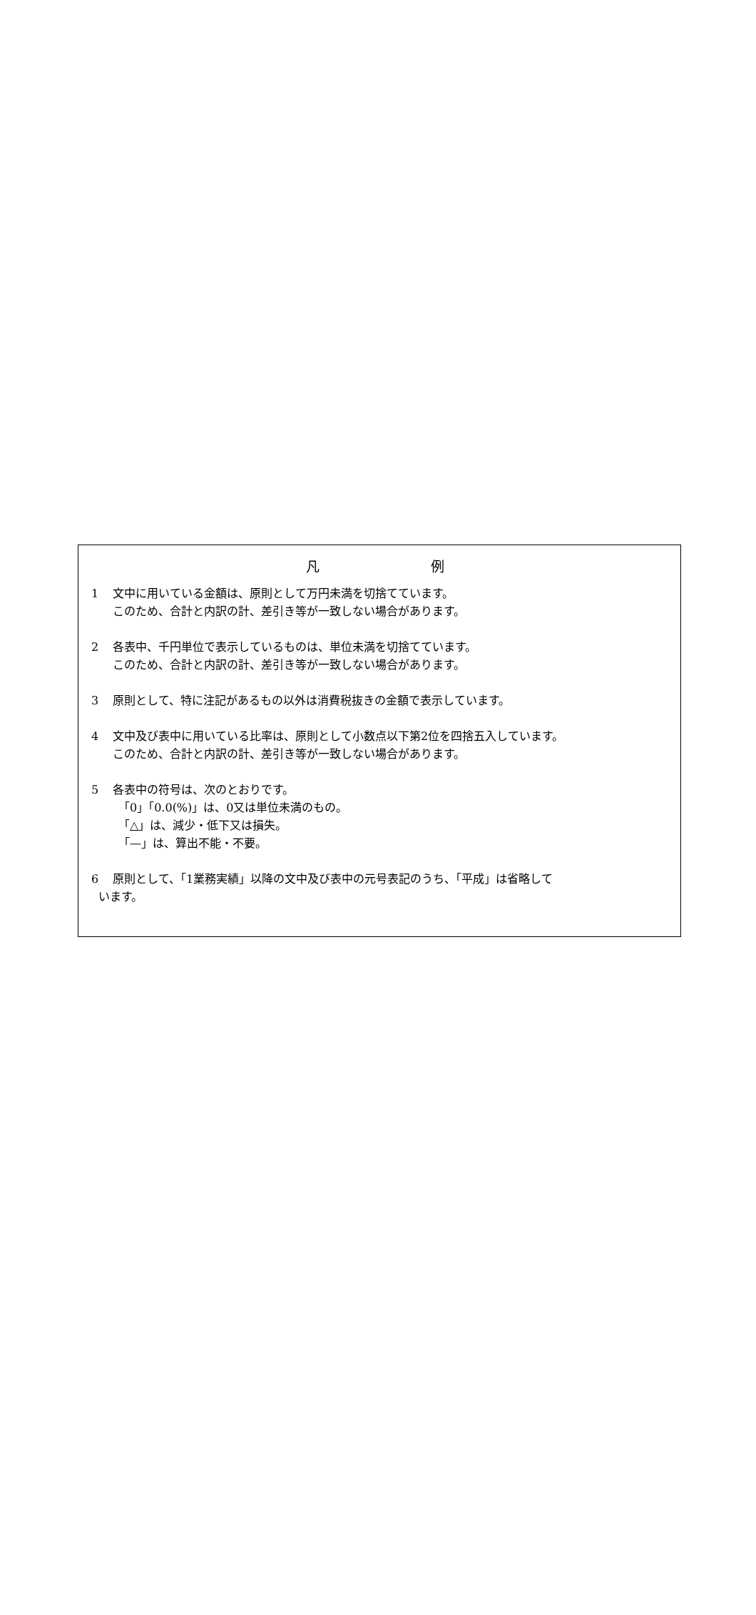凡 例
1 文中に用いている金額は、原則として万円未満を切捨てています。
このため、合計と内訳の計、差引き等が一致しない場合があります。
2 各表中、千円単位で表示しているものは、単位未満を切捨てています。
このため、合計と内訳の計、差引き等が一致しない場合があります。
3 原則として、特に注記があるもの以外は消費税抜きの金額で表示しています。
4 文中及び表中に用いている比率は、原則として小数点以下第2位を四捨五入しています。
このため、合計と内訳の計、差引き等が一致しない場合があります。
5 各表中の符号は、次のとおりです。
「0」「0.0(%)」は、0又は単位未満のもの。
「△」は、減少・低下又は損失。
「—」は、算出不能・不要。
6 原則として、「1業務実績」以降の文中及び表中の元号表記のうち、「平成」は省略して
います。